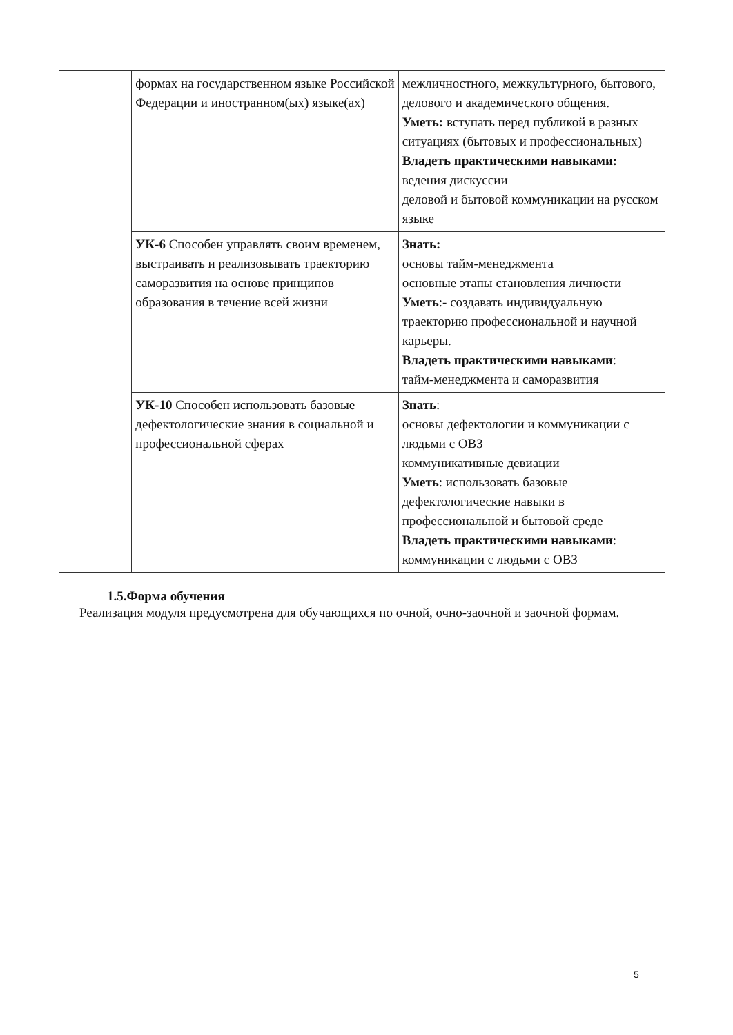| | формах на государственном языке Российской Федерации и иностранном(ых) языке(ах) | межличностного, межкультурного, бытового, делового и академического общения. Уметь: вступать перед публикой в разных ситуациях (бытовых и профессиональных) Владеть практическими навыками: ведения дискуссии деловой и бытовой коммуникации на русском языке |
| | УК-6 Способен управлять своим временем, выстраивать и реализовывать траекторию саморазвития на основе принципов образования в течение всей жизни | Знать: основы тайм-менеджмента основные этапы становления личности Уметь :- создавать индивидуальную траекторию профессиональной и научной карьеры. Владеть практическими навыками : тайм-менеджмента и саморазвития |
| | УК-10 Способен использовать базовые дефектологические знания в социальной и профессиональной сферах | Знать : основы дефектологии и коммуникации с людьми с ОВЗ коммуникативные девиации Уметь : использовать базовые дефектологические навыки в профессиональной и бытовой среде Владеть практическими навыками : коммуникации с людьми с ОВЗ |
1.5.Форма обучения
Реализация модуля предусмотрена для обучающихся по очной, очно-заочной и заочной формам.
5